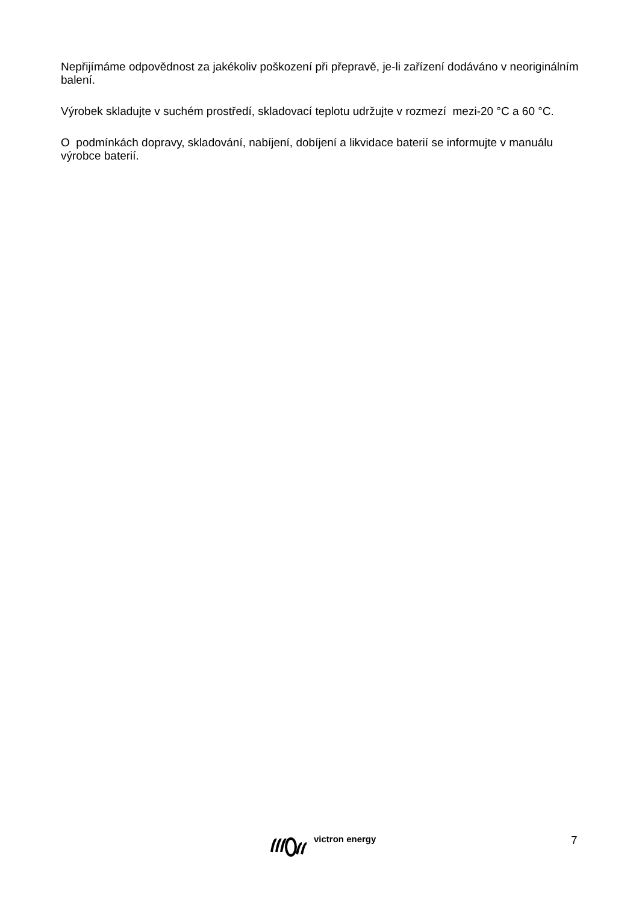Nepřijímáme odpovědnost za jakékoliv poškození při přepravě, je-li zařízení dodáváno v neoriginálním balení.
Výrobek skladujte v suchém prostředí, skladovací teplotu udržujte v rozmezí mezi-20 °C a 60 °C.
O podmínkách dopravy, skladování, nabíjení, dobíjení a likvidace baterií se informujte v manuálu výrobce baterií.
victron energy 7